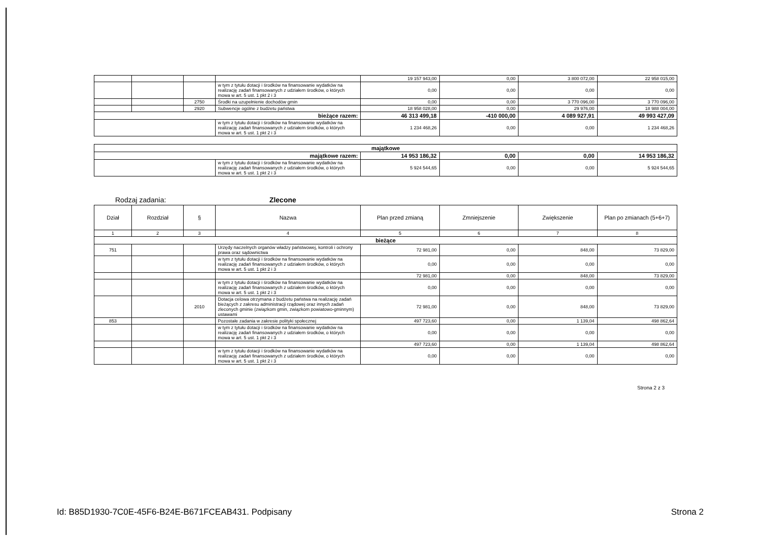| | | | | 19 157 943,00 | 0,00 | 3 800 072,00 | 22 958 015,00 |
| | | | w tym z tytułu dotacji i środków na finansowanie wydatków na realizację zadań finansowanych z udziałem środków, o których mowa w art. 5 ust. 1 pkt 2 i 3 | 0,00 | 0,00 | 0,00 | 0,00 |
| | | 2750 | Środki na uzupełnienie dochodów gmin | 0,00 | 0,00 | 3 770 096,00 | 3 770 096,00 |
| | | 2920 | Subwencje ogólne z budżetu państwa | 18 958 028,00 | 0,00 | 29 976,00 | 18 988 004,00 |
| bieżące razem: | | | | 46 313 499,18 | -410 000,00 | 4 089 927,91 | 49 993 427,09 |
| | | | w tym z tytułu dotacji i środków na finansowanie wydatków na realizację zadań finansowanych z udziałem środków, o których mowa w art. 5 ust. 1 pkt 2 i 3 | 1 234 468,26 | 0,00 | 0,00 | 1 234 468,26 |
| majątkowe | | | | | |
| majątkowe razem: | | 14 953 186,32 | 0,00 | 0,00 | 14 953 186,32 |
| | w tym z tytułu dotacji i środków na finansowanie wydatków na realizację zadań finansowanych z udziałem środków, o których mowa w art. 5 ust. 1 pkt 2 i 3 | 5 924 544,65 | 0,00 | 0,00 | 5 924 544,65 |
Rodzaj zadania: Zlecone
| Dział | Rozdział | § | Nazwa | Plan przed zmianą | Zmniejszenie | Zwiększenie | Plan po zmianach (5+6+7) |
| 1 | 2 | 3 | 4 | 5 | 6 | 7 | 8 |
| bieżące | | | | | | | |
| 751 | | | Urzędy naczelnych organów władzy państwowej, kontroli i ochrony prawa oraz sądownictwa | 72 981,00 | 0,00 | 848,00 | 73 829,00 |
| | | | w tym z tytułu dotacji i środków na finansowanie wydatków na realizację zadań finansowanych z udziałem środków, o których mowa w art. 5 ust. 1 pkt 2 i 3 | 0,00 | 0,00 | 0,00 | 0,00 |
| | | | | 72 981,00 | 0,00 | 848,00 | 73 829,00 |
| | | | w tym z tytułu dotacji i środków na finansowanie wydatków na realizację zadań finansowanych z udziałem środków, o których mowa w art. 5 ust. 1 pkt 2 i 3 | 0,00 | 0,00 | 0,00 | 0,00 |
| | | 2010 | Dotacja celowa otrzymana z budżetu państwa na realizację zadań bieżących z zakresu administracji rządowej oraz innych zadań zleconych gminie (związkom gmin, związkom powiatowo-gminnym) ustawami | 72 981,00 | 0,00 | 848,00 | 73 829,00 |
| 853 | | | Pozostałe zadania w zakresie polityki społecznej | 497 723,60 | 0,00 | 1 139,04 | 498 862,64 |
| | | | w tym z tytułu dotacji i środków na finansowanie wydatków na realizację zadań finansowanych z udziałem środków, o których mowa w art. 5 ust. 1 pkt 2 i 3 | 0,00 | 0,00 | 0,00 | 0,00 |
| | | | | 497 723,60 | 0,00 | 1 139,04 | 498 862,64 |
| | | | w tym z tytułu dotacji i środków na finansowanie wydatków na realizację zadań finansowanych z udziałem środków, o których mowa w art. 5 ust. 1 pkt 2 i 3 | 0,00 | 0,00 | 0,00 | 0,00 |
Strona 2 z 3
Id: B85D1930-7C0E-45F6-B24E-B671FCEAB431. Podpisany Strona 2